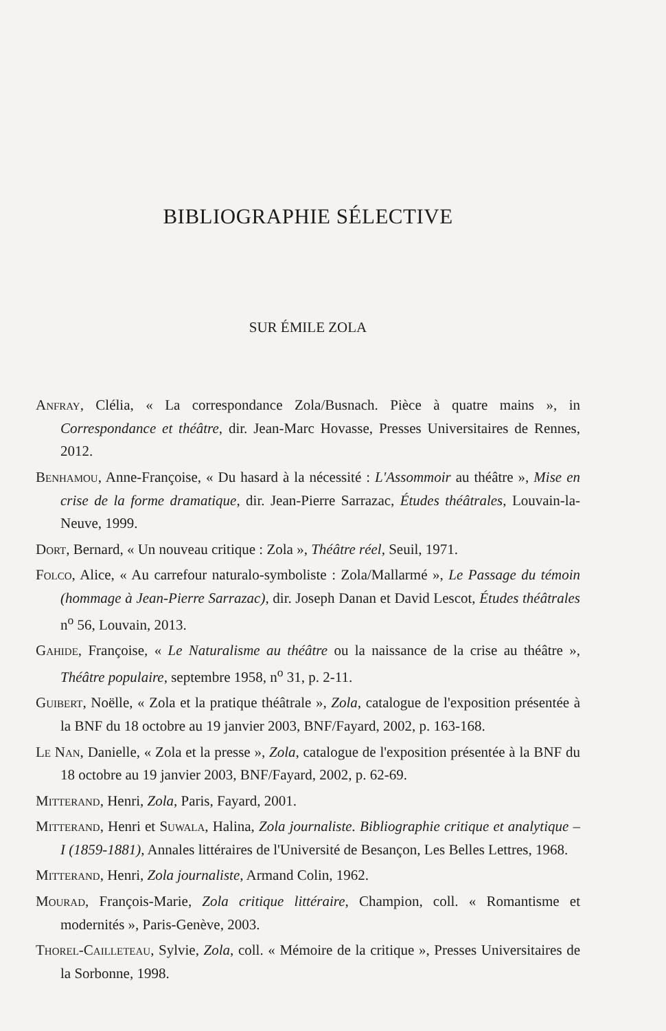BIBLIOGRAPHIE SÉLECTIVE
SUR ÉMILE ZOLA
Anfray, Clélia, « La correspondance Zola/Busnach. Pièce à quatre mains », in Correspondance et théâtre, dir. Jean-Marc Hovasse, Presses Universitaires de Rennes, 2012.
Benhamou, Anne-Françoise, « Du hasard à la nécessité : L'Assommoir au théâtre », Mise en crise de la forme dramatique, dir. Jean-Pierre Sarrazac, Études théâtrales, Louvain-la-Neuve, 1999.
Dort, Bernard, « Un nouveau critique : Zola », Théâtre réel, Seuil, 1971.
Folco, Alice, « Au carrefour naturalo-symboliste : Zola/Mallarmé », Le Passage du témoin (hommage à Jean-Pierre Sarrazac), dir. Joseph Danan et David Lescot, Études théâtrales n<sup>o</sup> 56, Louvain, 2013.
Gahide, Françoise, « Le Naturalisme au théâtre ou la naissance de la crise au théâtre », Théâtre populaire, septembre 1958, n<sup>o</sup> 31, p. 2-11.
Guibert, Noëlle, « Zola et la pratique théâtrale », Zola, catalogue de l'exposition présentée à la BNF du 18 octobre au 19 janvier 2003, BNF/Fayard, 2002, p. 163-168.
Le Nan, Danielle, « Zola et la presse », Zola, catalogue de l'exposition présentée à la BNF du 18 octobre au 19 janvier 2003, BNF/Fayard, 2002, p. 62-69.
Mitterand, Henri, Zola, Paris, Fayard, 2001.
Mitterand, Henri et Suwala, Halina, Zola journaliste. Bibliographie critique et analytique – I (1859-1881), Annales littéraires de l'Université de Besançon, Les Belles Lettres, 1968.
Mitterand, Henri, Zola journaliste, Armand Colin, 1962.
Mourad, François-Marie, Zola critique littéraire, Champion, coll. « Romantisme et modernités », Paris-Genève, 2003.
Thorel-Cailleteau, Sylvie, Zola, coll. « Mémoire de la critique », Presses Universitaires de la Sorbonne, 1998.